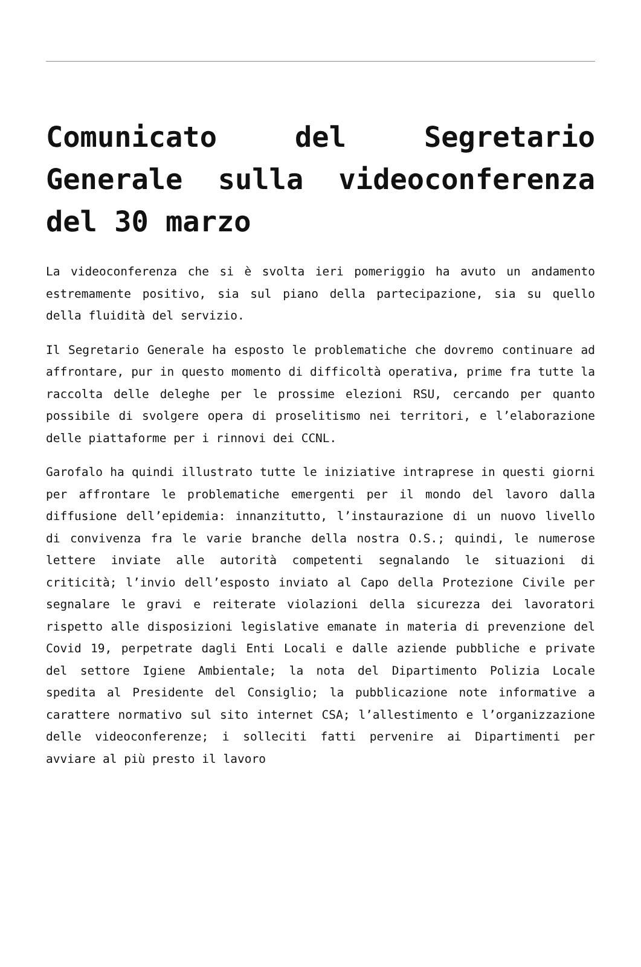Comunicato del Segretario Generale sulla videoconferenza del 30 marzo
La videoconferenza che si è svolta ieri pomeriggio ha avuto un andamento estremamente positivo, sia sul piano della partecipazione, sia su quello della fluidità del servizio.
Il Segretario Generale ha esposto le problematiche che dovremo continuare ad affrontare, pur in questo momento di difficoltà operativa, prime fra tutte la raccolta delle deleghe per le prossime elezioni RSU, cercando per quanto possibile di svolgere opera di proselitismo nei territori, e l’elaborazione delle piattaforme per i rinnovi dei CCNL.
Garofalo ha quindi illustrato tutte le iniziative intraprese in questi giorni per affrontare le problematiche emergenti per il mondo del lavoro dalla diffusione dell’epidemia: innanzitutto, l’instaurazione di un nuovo livello di convivenza fra le varie branche della nostra O.S.; quindi, le numerose lettere inviate alle autorità competenti segnalando le situazioni di criticità; l’invio dell’esposto inviato al Capo della Protezione Civile per segnalare le gravi e reiterate violazioni della sicurezza dei lavoratori rispetto alle disposizioni legislative emanate in materia di prevenzione del Covid 19, perpetrate dagli Enti Locali e dalle aziende pubbliche e private del settore Igiene Ambientale; la nota del Dipartimento Polizia Locale spedita al Presidente del Consiglio; la pubblicazione note informative a carattere normativo sul sito internet CSA; l’allestimento e l’organizzazione delle videoconferenze; i solleciti fatti pervenire ai Dipartimenti per avviare al più presto il lavoro